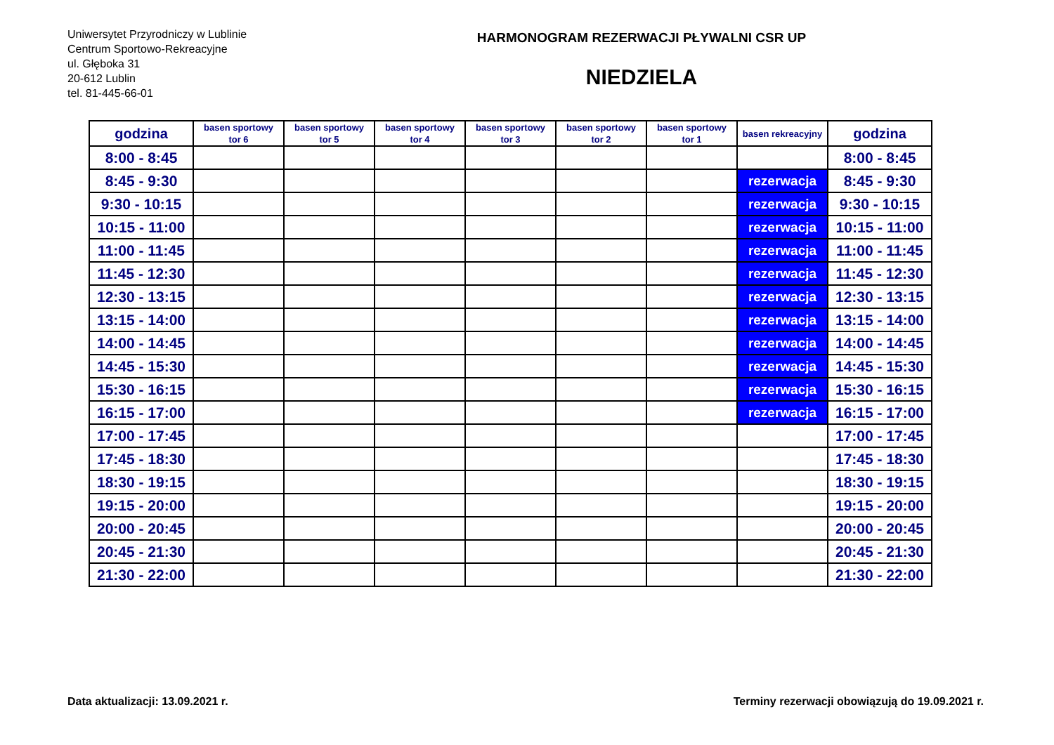Uniwersytet Przyrodniczy w Lublinie
Centrum Sportowo-Rekreacyjne
ul. Głęboka 31
20-612 Lublin
tel. 81-445-66-01
HARMONOGRAM REZERWACJI PŁYWALNI CSR UP
NIEDZIELA
| godzina | basen sportowy tor 6 | basen sportowy tor 5 | basen sportowy tor 4 | basen sportowy tor 3 | basen sportowy tor 2 | basen sportowy tor 1 | basen rekreacyjny | godzina |
| --- | --- | --- | --- | --- | --- | --- | --- | --- |
| 8:00 - 8:45 | | | | | | | | 8:00 - 8:45 |
| 8:45 - 9:30 | | | | | | | rezerwacja | 8:45 - 9:30 |
| 9:30 - 10:15 | | | | | | | rezerwacja | 9:30 - 10:15 |
| 10:15 - 11:00 | | | | | | | rezerwacja | 10:15 - 11:00 |
| 11:00 - 11:45 | | | | | | | rezerwacja | 11:00 - 11:45 |
| 11:45 - 12:30 | | | | | | | rezerwacja | 11:45 - 12:30 |
| 12:30 - 13:15 | | | | | | | rezerwacja | 12:30 - 13:15 |
| 13:15 - 14:00 | | | | | | | rezerwacja | 13:15 - 14:00 |
| 14:00 - 14:45 | | | | | | | rezerwacja | 14:00 - 14:45 |
| 14:45 - 15:30 | | | | | | | rezerwacja | 14:45 - 15:30 |
| 15:30 - 16:15 | | | | | | | rezerwacja | 15:30 - 16:15 |
| 16:15 - 17:00 | | | | | | | rezerwacja | 16:15 - 17:00 |
| 17:00 - 17:45 | | | | | | | | 17:00 - 17:45 |
| 17:45 - 18:30 | | | | | | | | 17:45 - 18:30 |
| 18:30 - 19:15 | | | | | | | | 18:30 - 19:15 |
| 19:15 - 20:00 | | | | | | | | 19:15 - 20:00 |
| 20:00 - 20:45 | | | | | | | | 20:00 - 20:45 |
| 20:45 - 21:30 | | | | | | | | 20:45 - 21:30 |
| 21:30 - 22:00 | | | | | | | | 21:30 - 22:00 |
Data aktualizacji: 13.09.2021 r. Terminy rezerwacji obowiązują do 19.09.2021 r.